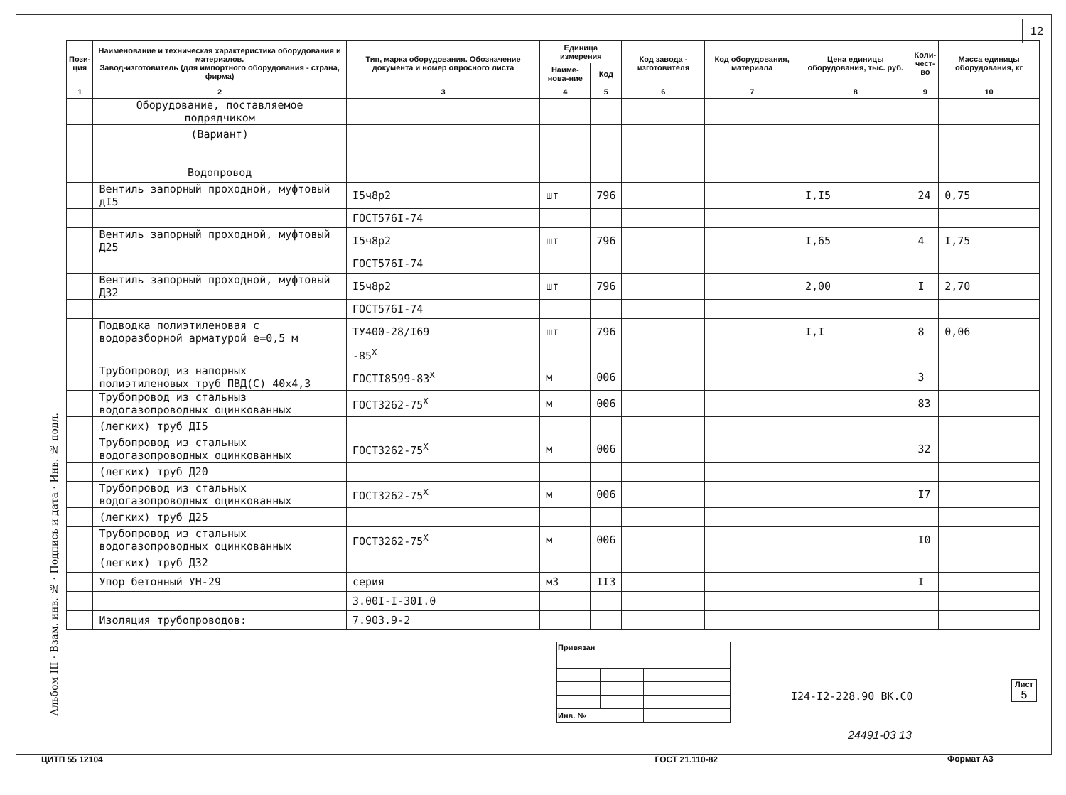12
Альбом III · Взам. инв. № · Подпись и дата · Инв. № подл.
| Пози- ция | Наименование и техническая характеристика оборудования и материалов. Завод-изготовитель (для импортного оборудования - страна, фирма) | Тип, марка оборудования. Обозначение документа и номер опросного листа | Единица измерения | | Код завода - изготовителя | Код оборудования, материала | Цена единицы оборудования, тыс. руб. | Коли- чест- во | Масса единицы оборудования, кг |
| --- | --- | --- | --- | --- | --- | --- | --- | --- | --- |
| | | | Наиме-нова-ние | Код | | | | | |
| 1 | 2 | 3 | 4 | 5 | 6 | 7 | 8 | 9 | 10 |
| | Оборудование, поставляемое подрядчиком | | | | | | | | |
| | (Вариант) | | | | | | | | |
| | Водопровод | | | | | | | | |
| | Вентиль запорный проходной, муфтовый дI5 | I5ч8р2 | шт | 796 | | | I,I5 | 24 | 0,75 |
| | | ГОСТ576I-74 | | | | | | | |
| | Вентиль запорный проходной, муфтовый Д25 | I5ч8р2 | шт | 796 | | | I,65 | 4 | I,75 |
| | | ГОСТ576I-74 | | | | | | | |
| | Вентиль запорный проходной, муфтовый Д32 | I5ч8р2 | шт | 796 | | | 2,00 | I | 2,70 |
| | | ГОСТ576I-74 | | | | | | | |
| | Подводка полиэтиленовая с водоразборной арматурой е=0,5 м | ТУ400-28/I69 | шт | 796 | | | I,I | 8 | 0,06 |
| | | -85<sup>X</sup> | | | | | | | |
| | Трубопровод из напорных полиэтиленовых труб ПВД(С) 40х4,3 | ГОСТI8599-83<sup>X</sup> | м | 006 | | | | 3 | |
| | Трубопровод из стальныз водогазопроводных оцинкованных | ГОСТ3262-75<sup>X</sup> | м | 006 | | | | 83 | |
| | (легких) труб ДI5 | | | | | | | | |
| | Трубопровод из стальных водогазопроводных оцинкованных | ГОСТ3262-75<sup>X</sup> | м | 006 | | | | 32 | |
| | (легких) труб Д20 | | | | | | | | |
| | Трубопровод из стальных водогазопроводных оцинкованных | ГОСТ3262-75<sup>X</sup> | м | 006 | | | | I7 | |
| | (легких) труб Д25 | | | | | | | | |
| | Трубопровод из стальных водогазопроводных оцинкованных | ГОСТ3262-75<sup>X</sup> | м | 006 | | | | I0 | |
| | (легких) труб Д32 | | | | | | | | |
| | Упор бетонный УН-29 | серия | м3 | II3 | | | | I | |
| | | 3.00I-I-30I.0 | | | | | | | |
| | Изоляция трубопроводов: | 7.903.9-2 | | | | | | | |
| Привязан | | | |
| Инв. № | | | |
I24-I2-228.90 ВК.С0
Лист
5
24491-03 13
Формат А3
ЦИТП 55 12104 ГОСТ 21.110-82